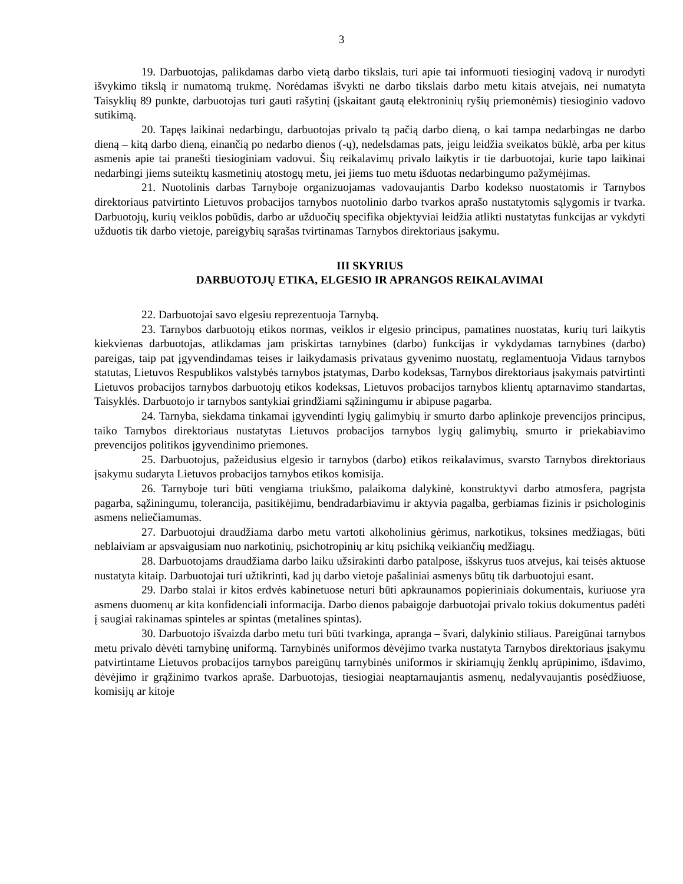3
19. Darbuotojas, palikdamas darbo vietą darbo tikslais, turi apie tai informuoti tiesioginį vadovą ir nurodyti išvykimo tikslą ir numatomą trukmę. Norėdamas išvykti ne darbo tikslais darbo metu kitais atvejais, nei numatyta Taisyklių 89 punkte, darbuotojas turi gauti rašytinį (įskaitant gautą elektroninių ryšių priemonėmis) tiesioginio vadovo sutikimą.
20. Tapęs laikinai nedarbingu, darbuotojas privalo tą pačią darbo dieną, o kai tampa nedarbingas ne darbo dieną – kitą darbo dieną, einančią po nedarbo dienos (-ų), nedelsdamas pats, jeigu leidžia sveikatos būklė, arba per kitus asmenis apie tai pranešti tiesioginiam vadovui. Šių reikalavimų privalo laikytis ir tie darbuotojai, kurie tapo laikinai nedarbingi jiems suteiktų kasmetinių atostogų metu, jei jiems tuo metu išduotas nedarbingumo pažymėjimas.
21. Nuotolinis darbas Tarnyboje organizuojamas vadovaujantis Darbo kodekso nuostatomis ir Tarnybos direktoriaus patvirtinto Lietuvos probacijos tarnybos nuotolinio darbo tvarkos aprašo nustatytomis sąlygomis ir tvarka. Darbuotojų, kurių veiklos pobūdis, darbo ar užduočių specifika objektyviai leidžia atlikti nustatytas funkcijas ar vykdyti užduotis tik darbo vietoje, pareigybių sąrašas tvirtinamas Tarnybos direktoriaus įsakymu.
III SKYRIUS
DARBUOTOJŲ ETIKA, ELGESIO IR APRANGOS REIKALAVIMAI
22. Darbuotojai savo elgesiu reprezentuoja Tarnybą.
23. Tarnybos darbuotojų etikos normas, veiklos ir elgesio principus, pamatines nuostatas, kurių turi laikytis kiekvienas darbuotojas, atlikdamas jam priskirtas tarnybines (darbo) funkcijas ir vykdydamas tarnybines (darbo) pareigas, taip pat įgyvendindamas teises ir laikydamasis privataus gyvenimo nuostatų, reglamentuoja Vidaus tarnybos statutas, Lietuvos Respublikos valstybės tarnybos įstatymas, Darbo kodeksas, Tarnybos direktoriaus įsakymais patvirtinti Lietuvos probacijos tarnybos darbuotojų etikos kodeksas, Lietuvos probacijos tarnybos klientų aptarnavimo standartas, Taisyklės. Darbuotojo ir tarnybos santykiai grindžiami sąžiningumu ir abipuse pagarba.
24. Tarnyba, siekdama tinkamai įgyvendinti lygių galimybių ir smurto darbo aplinkoje prevencijos principus, taiko Tarnybos direktoriaus nustatytas Lietuvos probacijos tarnybos lygių galimybių, smurto ir priekabiavimo prevencijos politikos įgyvendinimo priemones.
25. Darbuotojus, pažeidusius elgesio ir tarnybos (darbo) etikos reikalavimus, svarsto Tarnybos direktoriaus įsakymu sudaryta Lietuvos probacijos tarnybos etikos komisija.
26. Tarnyboje turi būti vengiama triukšmo, palaikoma dalykinė, konstruktyvi darbo atmosfera, pagrįsta pagarba, sąžiningumu, tolerancija, pasitikėjimu, bendradarbiavimu ir aktyvia pagalba, gerbiamas fizinis ir psichologinis asmens neliečiamumas.
27. Darbuotojui draudžiama darbo metu vartoti alkoholinius gėrimus, narkotikus, toksines medžiagas, būti neblaiviam ar apsvaigusiam nuo narkotinių, psichotropinių ar kitų psichiką veikiančių medžiagų.
28. Darbuotojams draudžiama darbo laiku užsirakinti darbo patalpose, išskyrus tuos atvejus, kai teisės aktuose nustatyta kitaip. Darbuotojai turi užtikrinti, kad jų darbo vietoje pašaliniai asmenys būtų tik darbuotojui esant.
29. Darbo stalai ir kitos erdvės kabinetuose neturi būti apkraunamos popieriniais dokumentais, kuriuose yra asmens duomenų ar kita konfidenciali informacija. Darbo dienos pabaigoje darbuotojai privalo tokius dokumentus padėti į saugiai rakinamas spinteles ar spintas (metalines spintas).
30. Darbuotojo išvaizda darbo metu turi būti tvarkinga, apranga – švari, dalykinio stiliaus. Pareigūnai tarnybos metu privalo dėvėti tarnybinę uniformą. Tarnybinės uniformos dėvėjimo tvarka nustatyta Tarnybos direktoriaus įsakymu patvirtintame Lietuvos probacijos tarnybos pareigūnų tarnybinės uniformos ir skiriamųjų ženklų aprūpinimo, išdavimo, dėvėjimo ir grąžinimo tvarkos apraše. Darbuotojas, tiesiogiai neaptarnaujantis asmenų, nedalyvaujantis posėdžiuose, komisijų ar kitoje